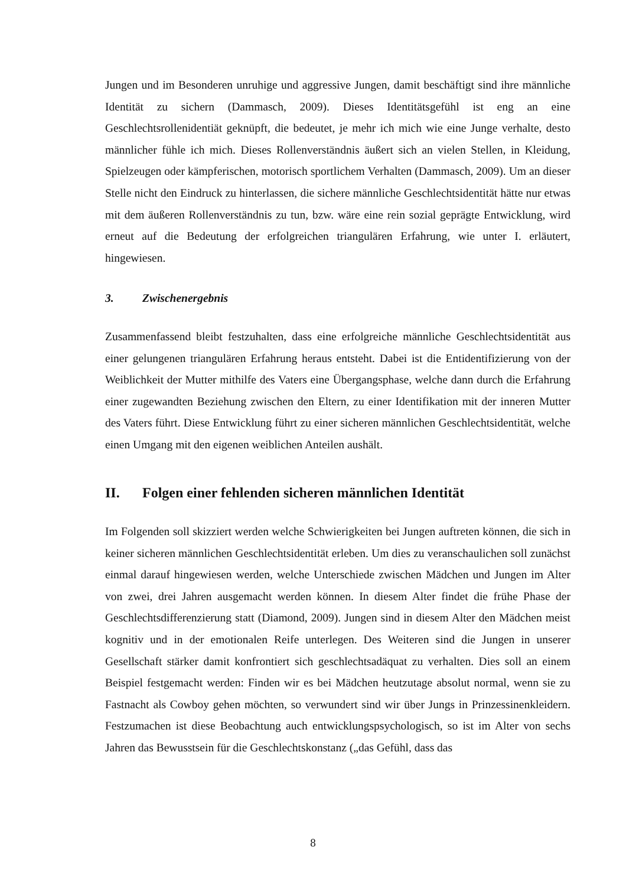Jungen und im Besonderen unruhige und aggressive Jungen, damit beschäftigt sind ihre männliche Identität zu sichern (Dammasch, 2009). Dieses Identitätsgefühl ist eng an eine Geschlechtsrollenidentiät geknüpft, die bedeutet, je mehr ich mich wie eine Junge verhalte, desto männlicher fühle ich mich. Dieses Rollenverständnis äußert sich an vielen Stellen, in Kleidung, Spielzeugen oder kämpferischen, motorisch sportlichem Verhalten (Dammasch, 2009). Um an dieser Stelle nicht den Eindruck zu hinterlassen, die sichere männliche Geschlechtsidentität hätte nur etwas mit dem äußeren Rollenverständnis zu tun, bzw. wäre eine rein sozial geprägte Entwicklung, wird erneut auf die Bedeutung der erfolgreichen triangulären Erfahrung, wie unter I. erläutert, hingewiesen.
3. Zwischenergebnis
Zusammenfassend bleibt festzuhalten, dass eine erfolgreiche männliche Geschlechtsidentität aus einer gelungenen triangulären Erfahrung heraus entsteht. Dabei ist die Entidentifizierung von der Weiblichkeit der Mutter mithilfe des Vaters eine Übergangsphase, welche dann durch die Erfahrung einer zugewandten Beziehung zwischen den Eltern, zu einer Identifikation mit der inneren Mutter des Vaters führt. Diese Entwicklung führt zu einer sicheren männlichen Geschlechtsidentität, welche einen Umgang mit den eigenen weiblichen Anteilen aushält.
II. Folgen einer fehlenden sicheren männlichen Identität
Im Folgenden soll skizziert werden welche Schwierigkeiten bei Jungen auftreten können, die sich in keiner sicheren männlichen Geschlechtsidentität erleben. Um dies zu veranschaulichen soll zunächst einmal darauf hingewiesen werden, welche Unterschiede zwischen Mädchen und Jungen im Alter von zwei, drei Jahren ausgemacht werden können. In diesem Alter findet die frühe Phase der Geschlechtsdifferenzierung statt (Diamond, 2009). Jungen sind in diesem Alter den Mädchen meist kognitiv und in der emotionalen Reife unterlegen. Des Weiteren sind die Jungen in unserer Gesellschaft stärker damit konfrontiert sich geschlechtsadäquat zu verhalten. Dies soll an einem Beispiel festgemacht werden: Finden wir es bei Mädchen heutzutage absolut normal, wenn sie zu Fastnacht als Cowboy gehen möchten, so verwundert sind wir über Jungs in Prinzessinenkleidern. Festzumachen ist diese Beobachtung auch entwicklungspsychologisch, so ist im Alter von sechs Jahren das Bewusstsein für die Geschlechtskonstanz („das Gefühl, dass das
8